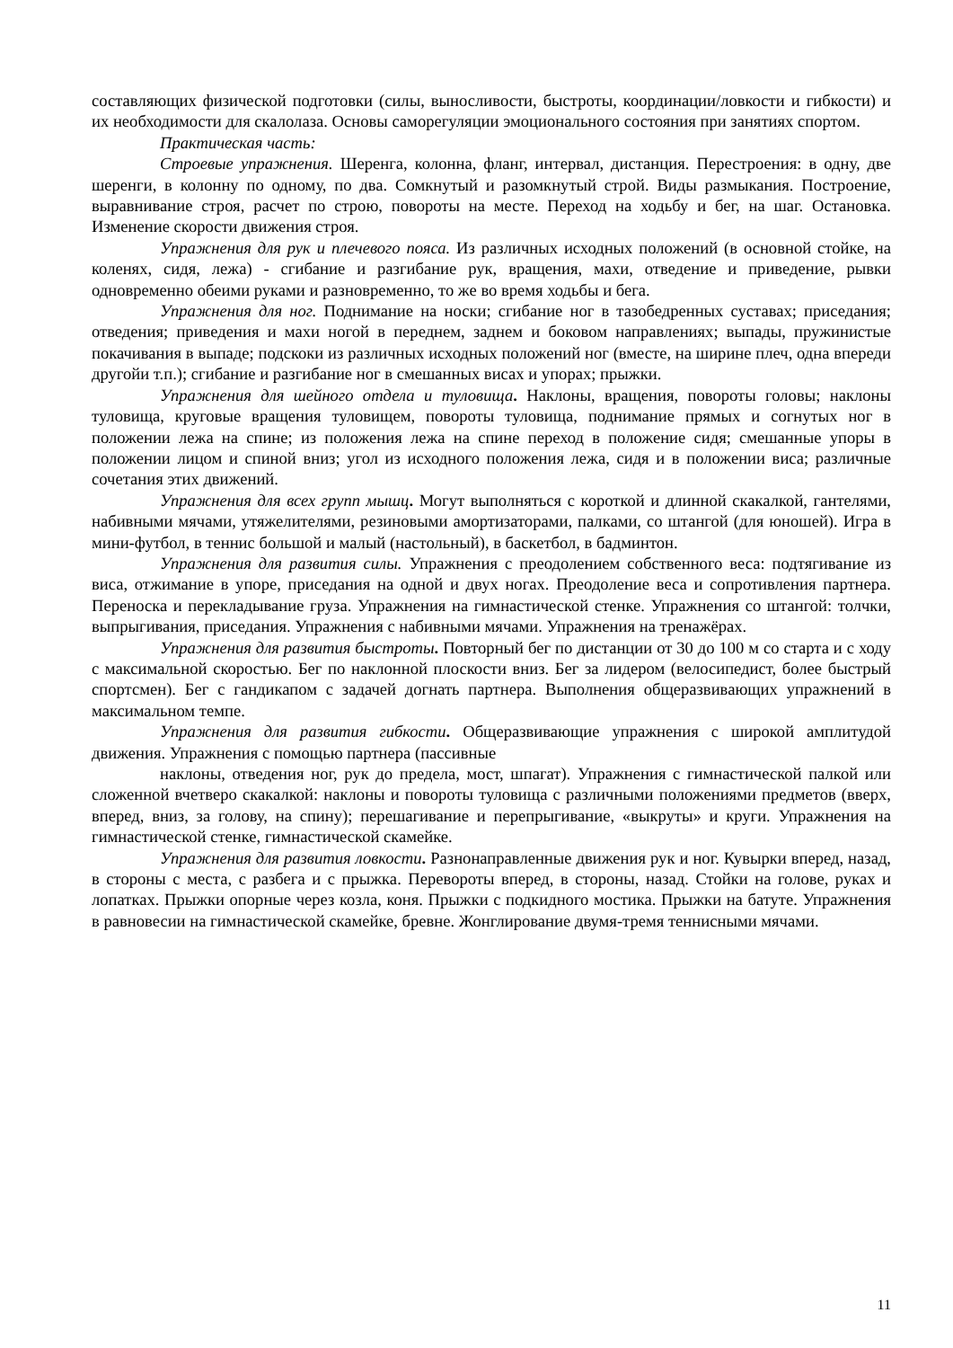составляющих физической подготовки (силы, выносливости, быстроты, координации/ловкости и гибкости) и их необходимости для скалолаза. Основы саморегуляции эмоционального состояния при занятиях спортом.
Практическая часть:
Строевые упражнения. Шеренга, колонна, фланг, интервал, дистанция. Перестроения: в одну, две шеренги, в колонну по одному, по два. Сомкнутый и разомкнутый строй. Виды размыкания. Построение, выравнивание строя, расчет по строю, повороты на месте. Переход на ходьбу и бег, на шаг. Остановка. Изменение скорости движения строя.
Упражнения для рук и плечевого пояса. Из различных исходных положений (в основной стойке, на коленях, сидя, лежа) - сгибание и разгибание рук, вращения, махи, отведение и приведение, рывки одновременно обеими руками и разновременно, то же во время ходьбы и бега.
Упражнения для ног. Поднимание на носки; сгибание ног в тазобедренных суставах; приседания; отведения; приведения и махи ногой в переднем, заднем и боковом направлениях; выпады, пружинистые покачивания в выпаде; подскоки из различных исходных положений ног (вместе, на ширине плеч, одна впереди другойи т.п.); сгибание и разгибание ног в смешанных висах и упорах; прыжки.
Упражнения для шейного отдела и туловища. Наклоны, вращения, повороты головы; наклоны туловища, круговые вращения туловищем, повороты туловища, поднимание прямых и согнутых ног в положении лежа на спине; из положения лежа на спине переход в положение сидя; смешанные упоры в положении лицом и спиной вниз; угол из исходного положения лежа, сидя и в положении виса; различные сочетания этих движений.
Упражнения для всех групп мышц. Могут выполняться с короткой и длинной скакалкой, гантелями, набивными мячами, утяжелителями, резиновыми амортизаторами, палками, со штангой (для юношей). Игра в мини-футбол, в теннис большой и малый (настольный), в баскетбол, в бадминтон.
Упражнения для развития силы. Упражнения с преодолением собственного веса: подтягивание из виса, отжимание в упоре, приседания на одной и двух ногах. Преодоление веса и сопротивления партнера. Переноска и перекладывание груза. Упражнения на гимнастической стенке. Упражнения со штангой: толчки, выпрыгивания, приседания. Упражнения с набивными мячами. Упражнения на тренажёрах.
Упражнения для развития быстроты. Повторный бег по дистанции от 30 до 100 м со старта и с ходу с максимальной скоростью. Бег по наклонной плоскости вниз. Бег за лидером (велосипедист, более быстрый спортсмен). Бег с гандикапом с задачей догнать партнера. Выполнения общеразвивающих упражнений в максимальном темпе.
Упражнения для развития гибкости. Общеразвивающие упражнения с широкой амплитудой движения. Упражнения с помощью партнера (пассивные
наклоны, отведения ног, рук до предела, мост, шпагат). Упражнения с гимнастической палкой или сложенной вчетверо скакалкой: наклоны и повороты туловища с различными положениями предметов (вверх, вперед, вниз, за голову, на спину); перешагивание и перепрыгивание, «выкруты» и круги. Упражнения на гимнастической стенке, гимнастической скамейке.
Упражнения для развития ловкости. Разнонаправленные движения рук и ног. Кувырки вперед, назад, в стороны с места, с разбега и с прыжка. Перевороты вперед, в стороны, назад. Стойки на голове, руках и лопатках. Прыжки опорные через козла, коня. Прыжки с подкидного мостика. Прыжки на батуте. Упражнения в равновесии на гимнастической скамейке, бревне. Жонглирование двумя-тремя теннисными мячами.
11